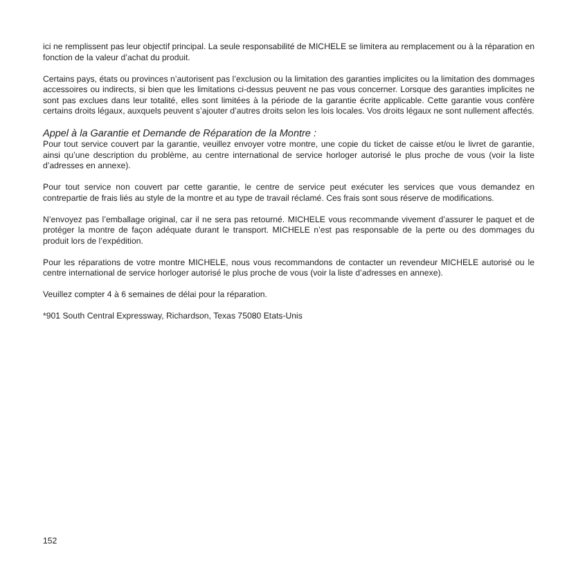ici ne remplissent pas leur objectif principal. La seule responsabilité de MICHELE se limitera au remplacement ou à la réparation en fonction de la valeur d’achat du produit.
Certains pays, états ou provinces n’autorisent pas l’exclusion ou la limitation des garanties implicites ou la limitation des dommages accessoires ou indirects, si bien que les limitations ci-dessus peuvent ne pas vous concerner. Lorsque des garanties implicites ne sont pas exclues dans leur totalité, elles sont limitées à la période de la garantie écrite applicable. Cette garantie vous confère certains droits légaux, auxquels peuvent s’ajouter d’autres droits selon les lois locales. Vos droits légaux ne sont nullement affectés.
Appel à la Garantie et Demande de Réparation de la Montre :
Pour tout service couvert par la garantie, veuillez envoyer votre montre, une copie du ticket de caisse et/ou le livret de garantie, ainsi qu’une description du problème, au centre international de service horloger autorisé le plus proche de vous (voir la liste d’adresses en annexe).
Pour tout service non couvert par cette garantie, le centre de service peut exécuter les services que vous demandez en contrepartie de frais liés au style de la montre et au type de travail réclamé. Ces frais sont sous réserve de modifications.
N’envoyez pas l’emballage original, car il ne sera pas retourné. MICHELE vous recommande vivement d’assurer le paquet et de protéger la montre de façon adéquate durant le transport. MICHELE n’est pas responsable de la perte ou des dommages du produit lors de l’expédition.
Pour les réparations de votre montre MICHELE, nous vous recommandons de contacter un revendeur MICHELE autorisé ou le centre international de service horloger autorisé le plus proche de vous (voir la liste d’adresses en annexe).
Veuillez compter 4 à 6 semaines de délai pour la réparation.
*901 South Central Expressway, Richardson, Texas 75080 Etats-Unis
152